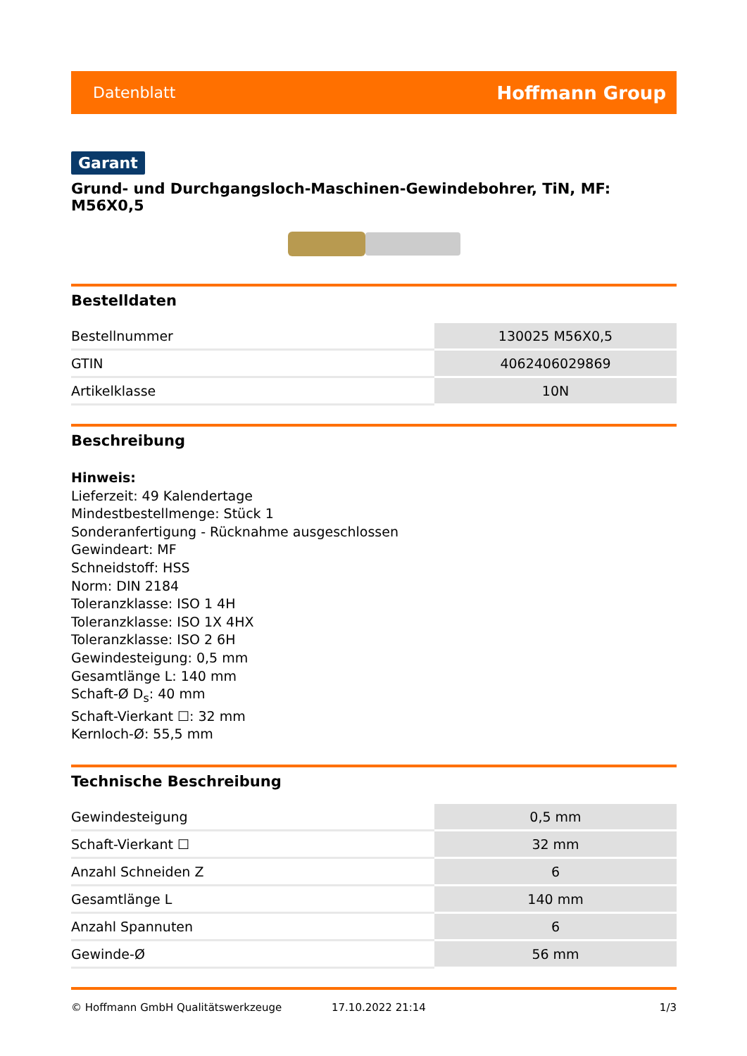Datenblatt Hoffmann Group
Garant
Grund- und Durchgangsloch-Maschinen-Gewindebohrer, TiN, MF: M56X0,5
Bestelldaten
| Bestellnummer | 130025 M56X0,5 |
| GTIN | 4062406029869 |
| Artikelklasse | 10N |
Beschreibung
Hinweis:
Lieferzeit: 49 Kalendertage
Mindestbestellmenge: Stück 1
Sonderanfertigung - Rücknahme ausgeschlossen
Gewindeart: MF
Schneidstoff: HSS
Norm: DIN 2184
Toleranzklasse: ISO 1 4H
Toleranzklasse: ISO 1X 4HX
Toleranzklasse: ISO 2 6H
Gewindesteigung: 0,5 mm
Gesamtlänge L: 140 mm
Schaft-Ø D<sub>s</sub>: 40 mm
Schaft-Vierkant ☐: 32 mm
Kernloch-Ø: 55,5 mm
Technische Beschreibung
| Gewindesteigung | 0,5 mm |
| Schaft-Vierkant ☐ | 32 mm |
| Anzahl Schneiden Z | 6 |
| Gesamtlänge L | 140 mm |
| Anzahl Spannuten | 6 |
| Gewinde-Ø | 56 mm |
© Hoffmann GmbH Qualitätswerkzeuge 17.10.2022 21:14 1/3